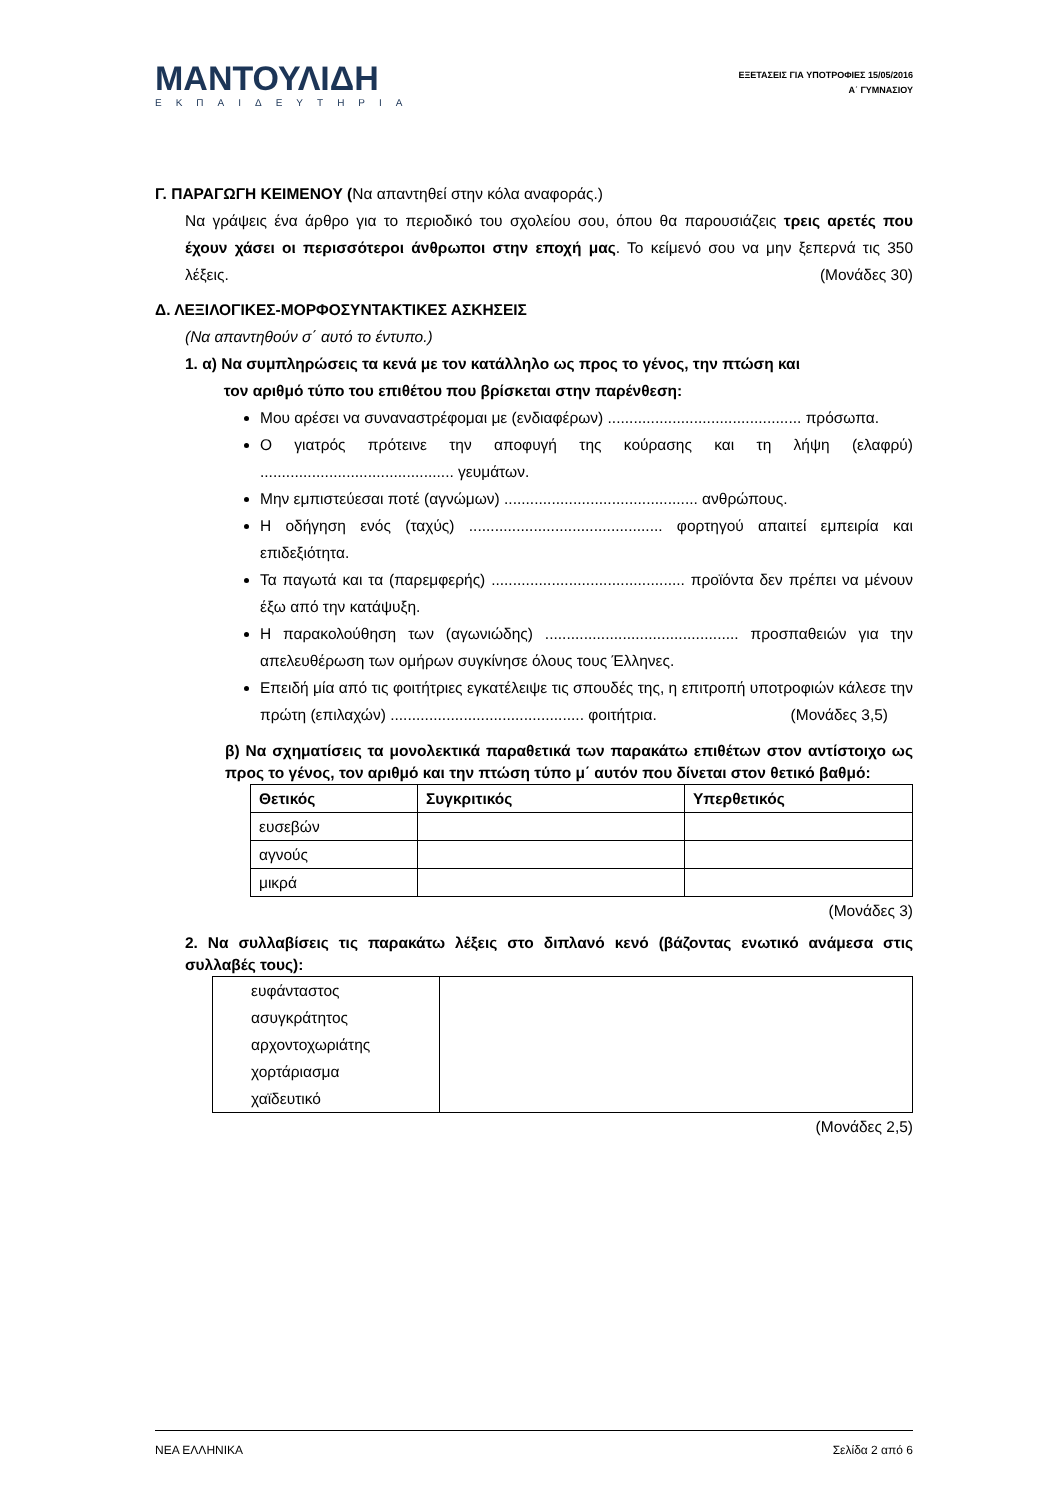ΜΑΝΤΟΥΛΙΔΗ
ΕΚΠΑΙΔΕΥΤΗΡΙΑ
ΕΞΕΤΑΣΕΙΣ ΓΙΑ ΥΠΟΤΡΟΦΙΕΣ 15/05/2016
Α΄ ΓΥΜΝΑΣΙΟΥ
Γ. ΠΑΡΑΓΩΓΗ ΚΕΙΜΕΝΟΥ (Να απαντηθεί στην κόλα αναφοράς.)
Να γράψεις ένα άρθρο για το περιοδικό του σχολείου σου, όπου θα παρουσιάζεις τρεις αρετές που έχουν χάσει οι περισσότεροι άνθρωποι στην εποχή μας. Το κείμενό σου να μην ξεπερνά τις 350 λέξεις. (Μονάδες 30)
Δ. ΛΕΞΙΛΟΓΙΚΕΣ-ΜΟΡΦΟΣΥΝΤΑΚΤΙΚΕΣ ΑΣΚΗΣΕΙΣ
(Να απαντηθούν σ΄ αυτό το έντυπο.)
1. α) Να συμπληρώσεις τα κενά με τον κατάλληλο ως προς το γένος, την πτώση και
τον αριθμό τύπο του επιθέτου που βρίσκεται στην παρένθεση:
Μου αρέσει να συναναστρέφομαι με (ενδιαφέρων) ............................................. πρόσωπα.
Ο γιατρός πρότεινε την αποφυγή της κούρασης και τη λήψη (ελαφρύ) ............................................. γευμάτων.
Μην εμπιστεύεσαι ποτέ (αγνώμων) ............................................. ανθρώπους.
Η οδήγηση ενός (ταχύς) ............................................. φορτηγού απαιτεί εμπειρία και επιδεξιότητα.
Τα παγωτά και τα (παρεμφερής) ............................................. προϊόντα δεν πρέπει να μένουν έξω από την κατάψυξη.
Η παρακολούθηση των (αγωνιώδης) ............................................. προσπαθειών για την απελευθέρωση των ομήρων συγκίνησε όλους τους Έλληνες.
Επειδή μία από τις φοιτήτριες εγκατέλειψε τις σπουδές της, η επιτροπή υποτροφιών κάλεσε την πρώτη (επιλαχών) ............................................. φοιτήτρια. (Μονάδες 3,5)
β) Να σχηματίσεις τα μονολεκτικά παραθετικά των παρακάτω επιθέτων στον αντίστοιχο ως προς το γένος, τον αριθμό και την πτώση τύπο μ΄ αυτόν που δίνεται στον θετικό βαθμό:
| Θετικός | Συγκριτικός | Υπερθετικός |
| --- | --- | --- |
| ευσεβών | | |
| αγνούς | | |
| μικρά | | |
(Μονάδες 3)
2. Να συλλαβίσεις τις παρακάτω λέξεις στο διπλανό κενό (βάζοντας ενωτικό ανάμεσα στις συλλαβές τους):
| ευφάνταστος ασυγκράτητος αρχοντοχωριάτης χορτάριασμα χαϊδευτικό | |
(Μονάδες 2,5)
ΝΕΑ ΕΛΛΗΝΙΚΑ Σελίδα 2 από 6